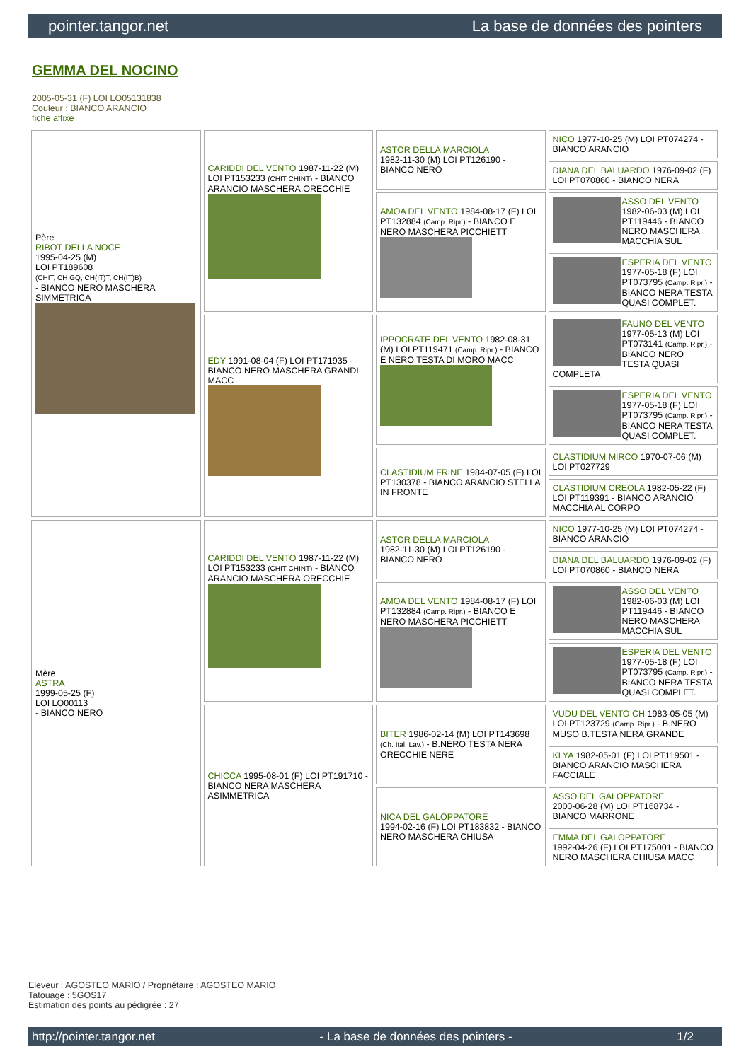pointer.tangor.net La base de données des pointers
GEMMA DEL NOCINO
2005-05-31 (F) LOI LO05131838
Couleur : BIANCO ARANCIO
fiche affixe
| Père RIBOT DELLA NOCE 1995-04-25 (M) LOI PT189608 (CHIT, CH GQ, CH(IT)T, CH(IT)B) - BIANCO NERO MASCHERA SIMMETRICA | CARIDDI DEL VENTO 1987-11-22 (M) LOI PT153233 (CHIT CHINT) - BIANCO ARANCIO MASCHERA,ORECCHIE | ASTOR DELLA MARCIOLA 1982-11-30 (M) LOI PT126190 - BIANCO NERO | NICO 1977-10-25 (M) LOI PT074274 - BIANCO ARANCIO |
| | | | DIANA DEL BALUARDO 1976-09-02 (F) LOI PT070860 - BIANCO NERA |
| | | AMOA DEL VENTO 1984-08-17 (F) LOI PT132884 (Camp. Ripr.) - BIANCO E NERO MASCHERA PICCHIETT | ASSO DEL VENTO 1982-06-03 (M) LOI PT119446 - BIANCO NERO MASCHERA MACCHIA SUL |
| | | | ESPERIA DEL VENTO 1977-05-18 (F) LOI PT073795 (Camp. Ripr.) - BIANCO NERA TESTA QUASI COMPLET. |
| | EDY 1991-08-04 (F) LOI PT171935 - BIANCO NERO MASCHERA GRANDI MACC | IPPOCRATE DEL VENTO 1982-08-31 (M) LOI PT119471 (Camp. Ripr.) - BIANCO E NERO TESTA DI MORO MACC | FAUNO DEL VENTO 1977-05-13 (M) LOI PT073141 (Camp. Ripr.) - BIANCO NERO TESTA QUASI COMPLETA |
| | | | ESPERIA DEL VENTO 1977-05-18 (F) LOI PT073795 (Camp. Ripr.) - BIANCO NERA TESTA QUASI COMPLET. |
| | | CLASTIDIUM FRINE 1984-07-05 (F) LOI PT130378 - BIANCO ARANCIO STELLA IN FRONTE | CLASTIDIUM MIRCO 1970-07-06 (M) LOI PT027729 |
| | | | CLASTIDIUM CREOLA 1982-05-22 (F) LOI PT119391 - BIANCO ARANCIO MACCHIA AL CORPO |
| Mère ASTRA 1999-05-25 (F) LOI LO00113 - BIANCO NERO | CARIDDI DEL VENTO 1987-11-22 (M) LOI PT153233 (CHIT CHINT) - BIANCO ARANCIO MASCHERA,ORECCHIE | ASTOR DELLA MARCIOLA 1982-11-30 (M) LOI PT126190 - BIANCO NERO | NICO 1977-10-25 (M) LOI PT074274 - BIANCO ARANCIO |
| | | | DIANA DEL BALUARDO 1976-09-02 (F) LOI PT070860 - BIANCO NERA |
| | | AMOA DEL VENTO 1984-08-17 (F) LOI PT132884 (Camp. Ripr.) - BIANCO E NERO MASCHERA PICCHIETT | ASSO DEL VENTO 1982-06-03 (M) LOI PT119446 - BIANCO NERO MASCHERA MACCHIA SUL |
| | | | ESPERIA DEL VENTO 1977-05-18 (F) LOI PT073795 (Camp. Ripr.) - BIANCO NERA TESTA QUASI COMPLET. |
| | CHICCA 1995-08-01 (F) LOI PT191710 - BIANCO NERA MASCHERA ASIMMETRICA | BITER 1986-02-14 (M) LOI PT143698 (Ch. Ital. Lav.) - B.NERO TESTA NERA ORECCHIE NERE | VUDU DEL VENTO CH 1983-05-05 (M) LOI PT123729 (Camp. Ripr.) - B.NERO MUSO B.TESTA NERA GRANDE |
| | | | KLYA 1982-05-01 (F) LOI PT119501 - BIANCO ARANCIO MASCHERA FACCIALE |
| | | NICA DEL GALOPPATORE 1994-02-16 (F) LOI PT183832 - BIANCO NERO MASCHERA CHIUSA | ASSO DEL GALOPPATORE 2000-06-28 (M) LOI PT168734 - BIANCO MARRONE |
| | | | EMMA DEL GALOPPATORE 1992-04-26 (F) LOI PT175001 - BIANCO NERO MASCHERA CHIUSA MACC |
Eleveur : AGOSTEO MARIO / Propriétaire : AGOSTEO MARIO
Tatouage : 5GOS17
Estimation des points au pédigrée : 27
http://pointer.tangor.net - La base de données des pointers - 1/2